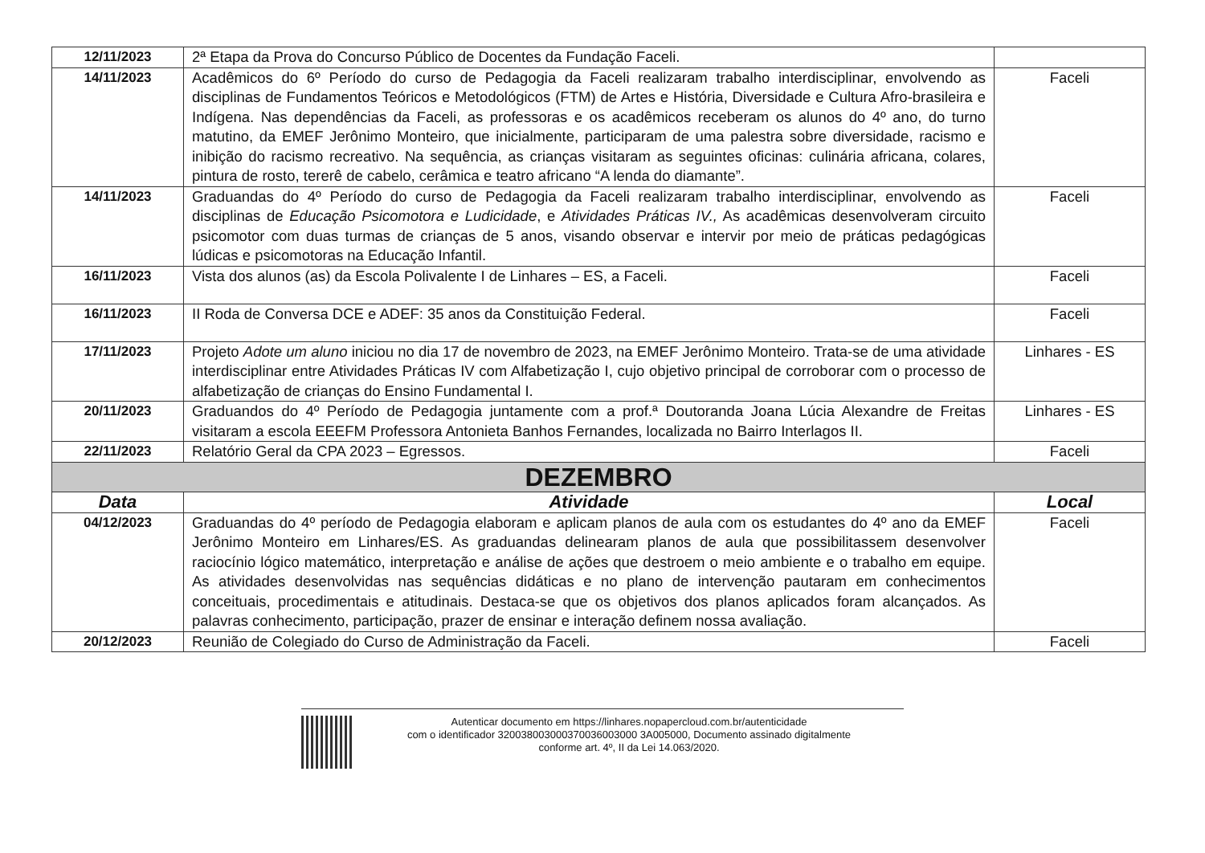| 12/11/2023 | 2ª Etapa da Prova do Concurso Público de Docentes da Fundação Faceli. | |
| 14/11/2023 | Acadêmicos do 6º Período do curso de Pedagogia da Faceli realizaram trabalho interdisciplinar, envolvendo as disciplinas de Fundamentos Teóricos e Metodológicos (FTM) de Artes e História, Diversidade e Cultura Afro-brasileira e Indígena. Nas dependências da Faceli, as professoras e os acadêmicos receberam os alunos do 4º ano, do turno matutino, da EMEF Jerônimo Monteiro, que inicialmente, participaram de uma palestra sobre diversidade, racismo e inibição do racismo recreativo. Na sequência, as crianças visitaram as seguintes oficinas: culinária africana, colares, pintura de rosto, tererê de cabelo, cerâmica e teatro africano “A lenda do diamante”. | Faceli |
| 14/11/2023 | Graduandas do 4º Período do curso de Pedagogia da Faceli realizaram trabalho interdisciplinar, envolvendo as disciplinas de Educação Psicomotora e Ludicidade , e Atividades Práticas IV., As acadêmicas desenvolveram circuito psicomotor com duas turmas de crianças de 5 anos, visando observar e intervir por meio de práticas pedagógicas lúdicas e psicomotoras na Educação Infantil. | Faceli |
| 16/11/2023 | Vista dos alunos (as) da Escola Polivalente I de Linhares – ES, a Faceli. | Faceli |
| 16/11/2023 | II Roda de Conversa DCE e ADEF: 35 anos da Constituição Federal. | Faceli |
| 17/11/2023 | Projeto Adote um aluno iniciou no dia 17 de novembro de 2023, na EMEF Jerônimo Monteiro. Trata-se de uma atividade interdisciplinar entre Atividades Práticas IV com Alfabetização I, cujo objetivo principal de corroborar com o processo de alfabetização de crianças do Ensino Fundamental I. | Linhares - ES |
| 20/11/2023 | Graduandos do 4º Período de Pedagogia juntamente com a prof.ª Doutoranda Joana Lúcia Alexandre de Freitas visitaram a escola EEEFM Professora Antonieta Banhos Fernandes, localizada no Bairro Interlagos II. | Linhares - ES |
| 22/11/2023 | Relatório Geral da CPA 2023 – Egressos. | Faceli |
| DEZEMBRO | | |
| Data | Atividade | Local |
| 04/12/2023 | Graduandas do 4º período de Pedagogia elaboram e aplicam planos de aula com os estudantes do 4º ano da EMEF Jerônimo Monteiro em Linhares/ES. As graduandas delinearam planos de aula que possibilitassem desenvolver raciocínio lógico matemático, interpretação e análise de ações que destroem o meio ambiente e o trabalho em equipe. As atividades desenvolvidas nas sequências didáticas e no plano de intervenção pautaram em conhecimentos conceituais, procedimentais e atitudinais. Destaca-se que os objetivos dos planos aplicados foram alcançados. As palavras conhecimento, participação, prazer de ensinar e interação definem nossa avaliação. | Faceli |
| 20/12/2023 | Reunião de Colegiado do Curso de Administração da Faceli. | Faceli |
Autenticar documento em https://linhares.nopapercloud.com.br/autenticidade
com o identificador 320038003000370036003000 3A005000, Documento assinado digitalmente
conforme art. 4º, II da Lei 14.063/2020.